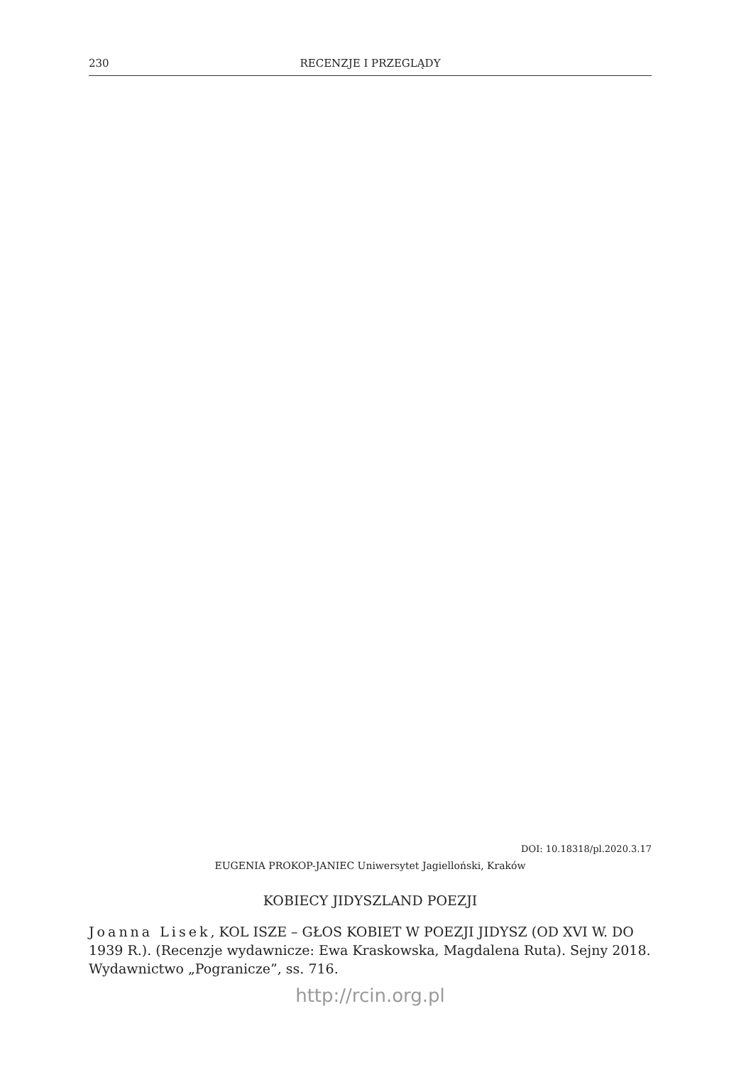230 RECENZJE I PRZEGLĄDY
DOI: 10.18318/pl.2020.3.17
EUGENIA PROKOP-JANIEC Uniwersytet Jagielloński, Kraków
KOBIECY JIDYSZLAND POEZJI
Joanna Lisek, KOL ISZE – GŁOS KOBIET W POEZJI JIDYSZ (OD XVI W. DO 1939 R.). (Recenzje wydawnicze: Ewa Kraskowska, Magdalena Ruta). Sejny 2018. Wydawnictwo „Pogranicze”, ss. 716.
http://rcin.org.pl